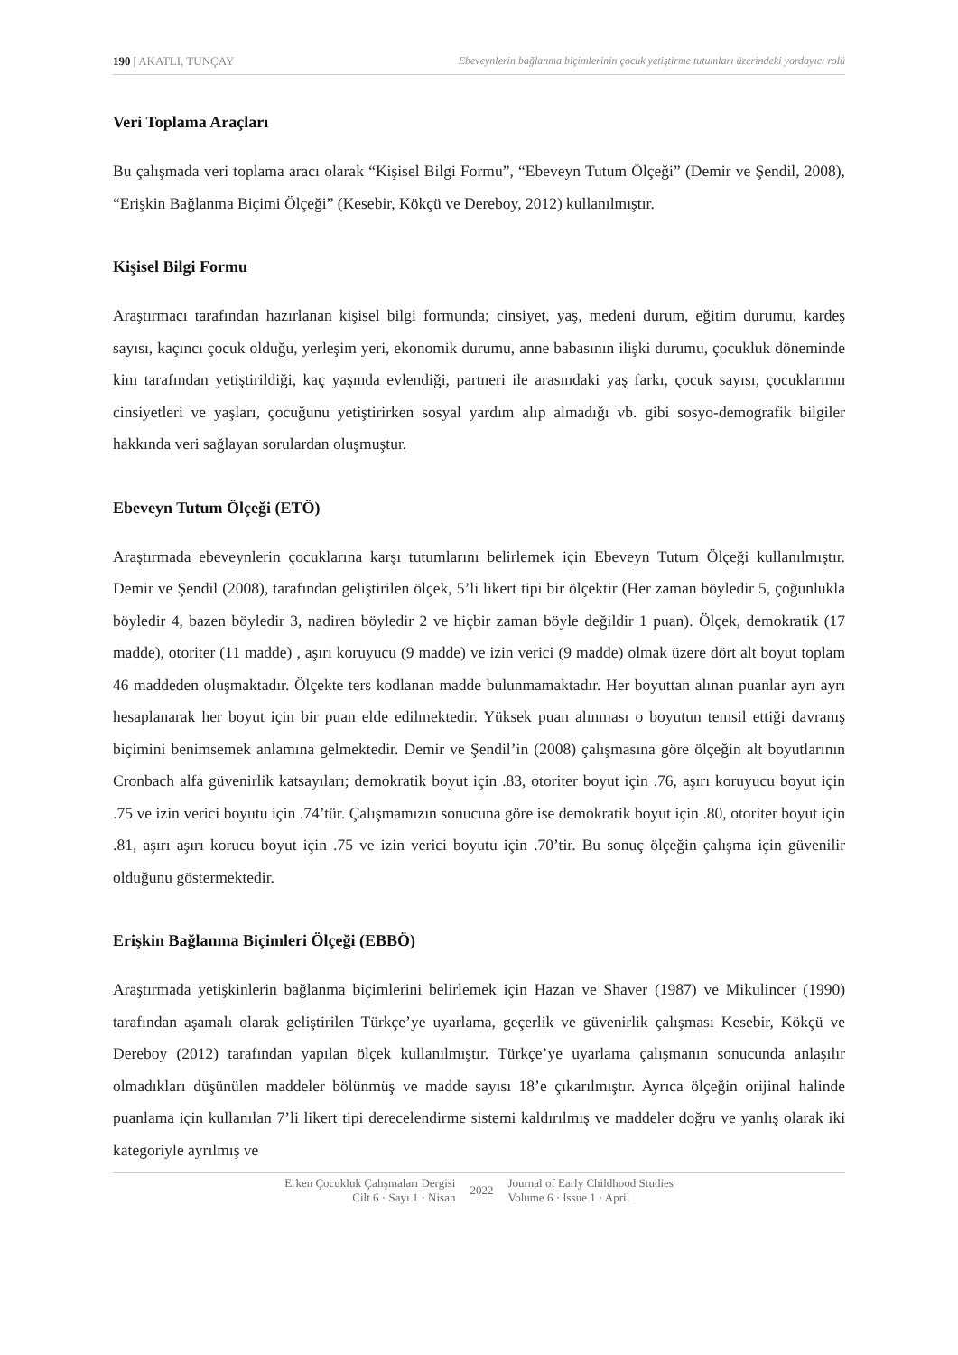190 | AKATLI, TUNÇAY Ebeveynlerin bağlanma biçimlerinin çocuk yetiştirme tutumları üzerindeki yordayıcı rolü
Veri Toplama Araçları
Bu çalışmada veri toplama aracı olarak “Kişisel Bilgi Formu”, “Ebeveyn Tutum Ölçeği” (Demir ve Şendil, 2008), “Erişkin Bağlanma Biçimi Ölçeği” (Kesebir, Kökçü ve Dereboy, 2012) kullanılmıştır.
Kişisel Bilgi Formu
Araştırmacı tarafından hazırlanan kişisel bilgi formunda; cinsiyet, yaş, medeni durum, eğitim durumu, kardeş sayısı, kaçıncı çocuk olduğu, yerleşim yeri, ekonomik durumu, anne babasının ilişki durumu, çocukluk döneminde kim tarafından yetiştirildiği, kaç yaşında evlendiği, partneri ile arasındaki yaş farkı, çocuk sayısı, çocuklarının cinsiyetleri ve yaşları, çocuğunu yetiştirirken sosyal yardım alıp almadığı vb. gibi sosyo-demografik bilgiler hakkında veri sağlayan sorulardan oluşmuştur.
Ebeveyn Tutum Ölçeği (ETÖ)
Araştırmada ebeveynlerin çocuklarına karşı tutumlarını belirlemek için Ebeveyn Tutum Ölçeği kullanılmıştır. Demir ve Şendil (2008), tarafından geliştirilen ölçek, 5’li likert tipi bir ölçektir (Her zaman böyledir 5, çoğunlukla böyledir 4, bazen böyledir 3, nadiren böyledir 2 ve hiçbir zaman böyle değildir 1 puan). Ölçek, demokratik (17 madde), otoriter (11 madde) , aşırı koruyucu (9 madde) ve izin verici (9 madde) olmak üzere dört alt boyut toplam 46 maddeden oluşmaktadır. Ölçekte ters kodlanan madde bulunmamaktadır. Her boyuttan alınan puanlar ayrı ayrı hesaplanarak her boyut için bir puan elde edilmektedir. Yüksek puan alınması o boyutun temsil ettiği davranış biçimini benimsemek anlamına gelmektedir. Demir ve Şendil’in (2008) çalışmasına göre ölçeğin alt boyutlarının Cronbach alfa güvenirlik katsayıları; demokratik boyut için .83, otoriter boyut için .76, aşırı koruyucu boyut için .75 ve izin verici boyutu için .74’tür. Çalışmamızın sonucuna göre ise demokratik boyut için .80, otoriter boyut için .81, aşırı aşırı korucu boyut için .75 ve izin verici boyutu için .70’tir. Bu sonuç ölçeğin çalışma için güvenilir olduğunu göstermektedir.
Erişkin Bağlanma Biçimleri Ölçeği (EBBÖ)
Araştırmada yetişkinlerin bağlanma biçimlerini belirlemek için Hazan ve Shaver (1987) ve Mikulincer (1990) tarafından aşamalı olarak geliştirilen Türkçe’ye uyarlama, geçerlik ve güvenirlik çalışması Kesebir, Kökçü ve Dereboy (2012) tarafından yapılan ölçek kullanılmıştır. Türkçe’ye uyarlama çalışmanın sonucunda anlaşılır olmadıkları düşünülen maddeler bölünmüş ve madde sayısı 18’e çıkarılmıştır. Ayrıca ölçeğin orijinal halinde puanlama için kullanılan 7’li likert tipi derecelendirme sistemi kaldırılmış ve maddeler doğru ve yanlış olarak iki kategoriyle ayrılmış ve
Erken Çocukluk Çalışmaları Dergisi
Cilt 6 · Sayı 1 · Nisan
2022
Journal of Early Childhood Studies
Volume 6 · Issue 1 · April